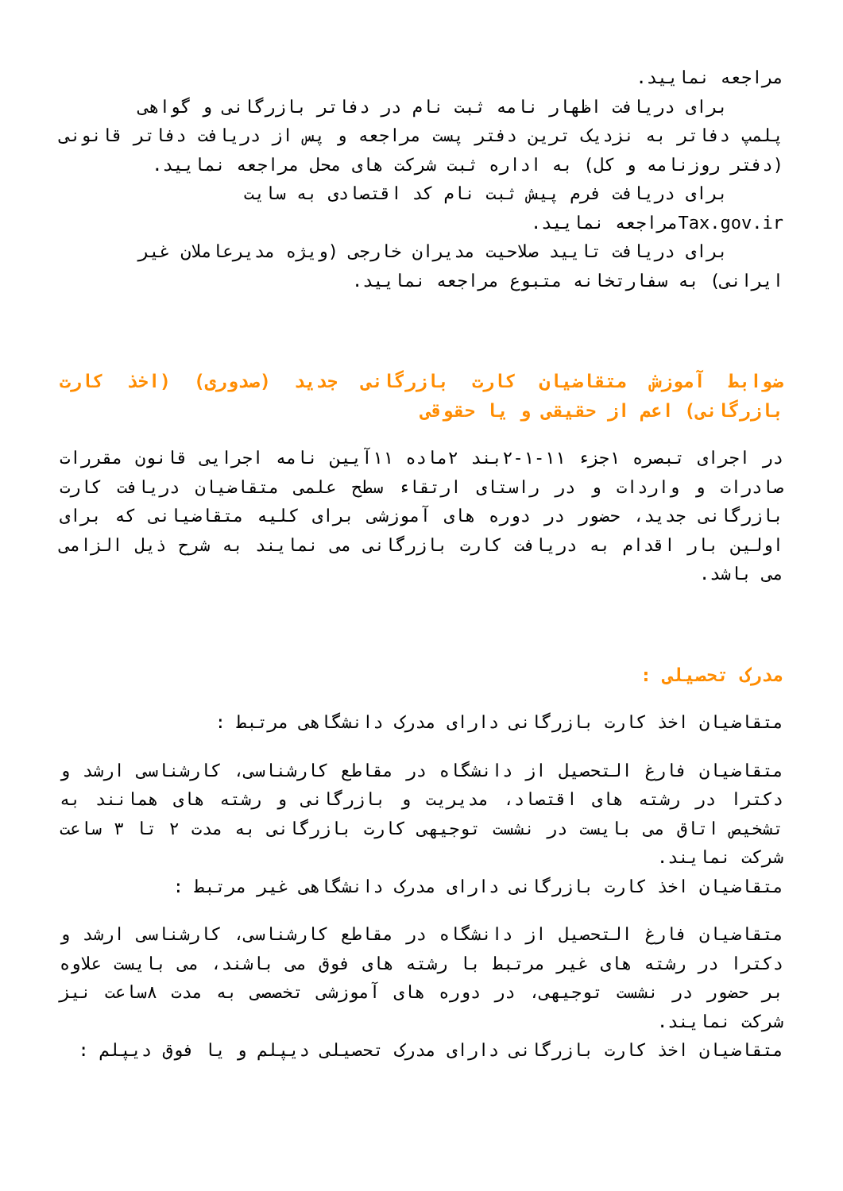مراجعه نمایید.
برای دریافت اظهار نامه ثبت نام در دفاتر بازرگانی و گواهی
پلمپ دفاتر به نزدیک ترین دفتر پست مراجعه و پس از دریافت دفاتر قانونی (دفتر روزنامه و کل) به اداره ثبت شرکت های محل مراجعه نمایید.
برای دریافت فرم پیش ثبت نام کد اقتصادی به سایت
Tax.gov.irمراجعه نمایید.
برای دریافت تایید صلاحیت مدیران خارجی (ویژه مدیرعاملان غیر
ایرانی) به سفارتخانه متبوع مراجعه نمایید.
ضوابط آموزش متقاضیان کارت بازرگانی جدید (صدوری) (اخذ کارت بازرگانی) اعم از حقیقی و یا حقوقی
در اجرای تبصره ۱جزء ۱۱-۱-۲بند ۲ماده ۱۱آیین نامه اجرایی قانون مقررات صادرات و واردات و در راستای ارتقاء سطح علمی متقاضیان دریافت کارت بازرگانی جدید، حضور در دوره های آموزشی برای کلیه متقاضیانی که برای اولین بار اقدام به دریافت کارت بازرگانی می نمایند به شرح ذیل الزامی می باشد.
مدرک تحصیلی :
متقاضیان اخذ کارت بازرگانی دارای مدرک دانشگاهی مرتبط :
متقاضیان فارغ التحصیل از دانشگاه در مقاطع کارشناسی، کارشناسی ارشد و دکترا در رشته های اقتصاد، مدیریت و بازرگانی و رشته های همانند به تشخیص اتاق می بایست در نشست توجیهی کارت بازرگانی به مدت ۲ تا ۳ ساعت شرکت نمایند.
متقاضیان اخذ کارت بازرگانی دارای مدرک دانشگاهی غیر مرتبط :
متقاضیان فارغ التحصیل از دانشگاه در مقاطع کارشناسی، کارشناسی ارشد و دکترا در رشته های غیر مرتبط با رشته های فوق می باشند، می بایست علاوه بر حضور در نشست توجیهی، در دوره های آموزشی تخصصی به مدت ۸ساعت نیز شرکت نمایند.
متقاضیان اخذ کارت بازرگانی دارای مدرک تحصیلی دیپلم و یا فوق دیپلم :